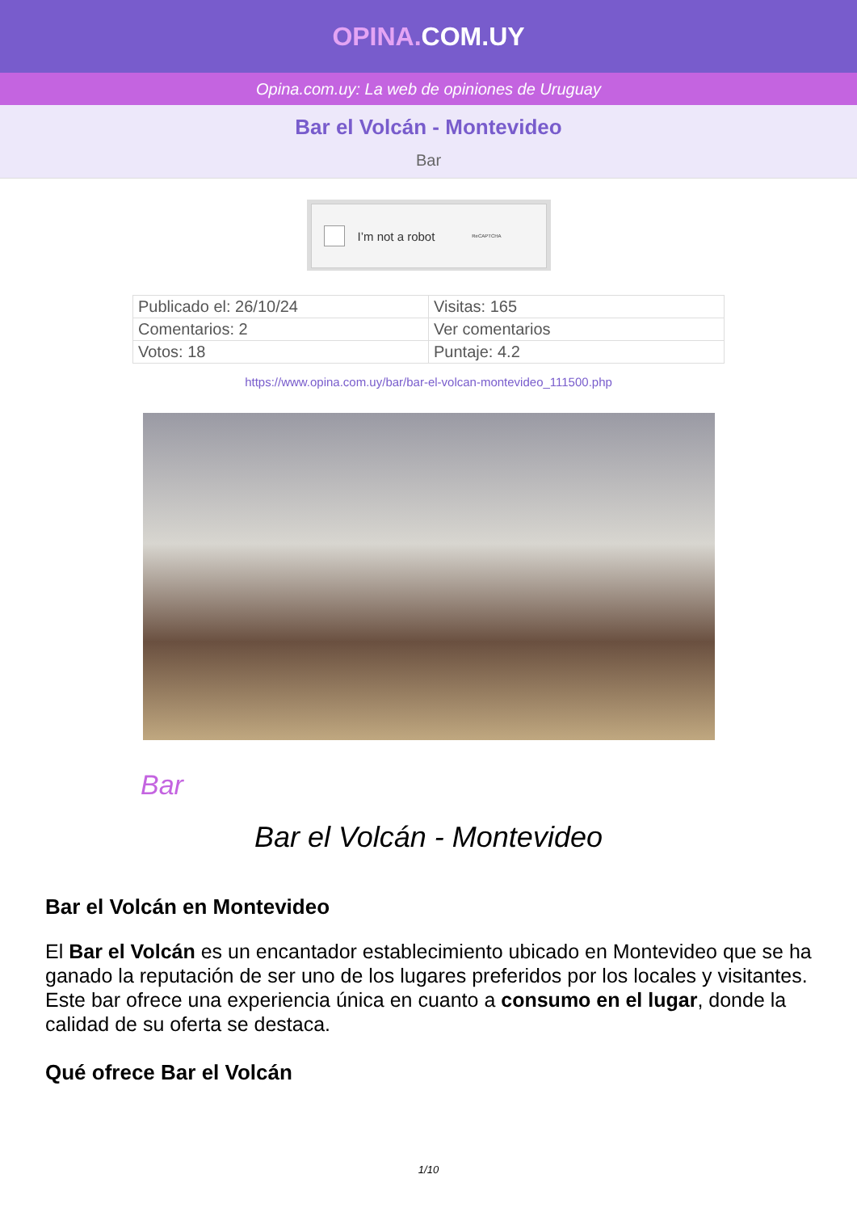OPINA. COM.UY
Opina.com.uy: La web de opiniones de Uruguay
Bar el Volcán - Montevideo
Bar
I’m not a robot ReCAPTCHA
| Publicado el: 26/10/24 | Visitas: 165 |
| Comentarios: 2 | Ver comentarios |
| Votos: 18 | Puntaje: 4.2 |
https://www.opina.com.uy/bar/bar-el-volcan-montevideo_111500.php
Bar
Bar el Volcán - Montevideo
Bar el Volcán en Montevideo
El Bar el Volcán es un encantador establecimiento ubicado en Montevideo que se ha ganado la reputación de ser uno de los lugares preferidos por los locales y visitantes. Este bar ofrece una experiencia única en cuanto a consumo en el lugar, donde la calidad de su oferta se destaca.
Qué ofrece Bar el Volcán
1/10